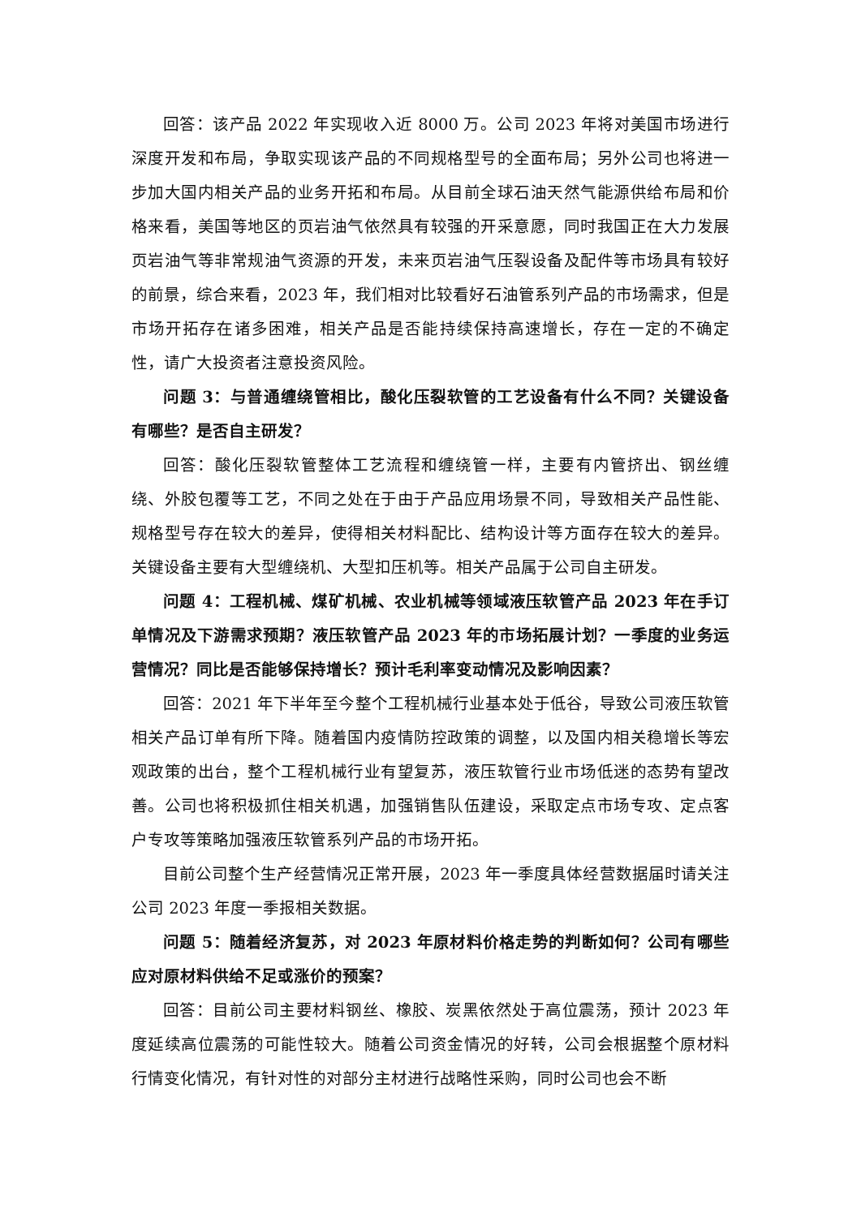回答：该产品 2022 年实现收入近 8000 万。公司 2023 年将对美国市场进行深度开发和布局，争取实现该产品的不同规格型号的全面布局；另外公司也将进一步加大国内相关产品的业务开拓和布局。从目前全球石油天然气能源供给布局和价格来看，美国等地区的页岩油气依然具有较强的开采意愿，同时我国正在大力发展页岩油气等非常规油气资源的开发，未来页岩油气压裂设备及配件等市场具有较好的前景，综合来看，2023 年，我们相对比较看好石油管系列产品的市场需求，但是市场开拓存在诸多困难，相关产品是否能持续保持高速增长，存在一定的不确定性，请广大投资者注意投资风险。
问题 3：与普通缠绕管相比，酸化压裂软管的工艺设备有什么不同？关键设备有哪些？是否自主研发？
回答：酸化压裂软管整体工艺流程和缠绕管一样，主要有内管挤出、钢丝缠绕、外胶包覆等工艺，不同之处在于由于产品应用场景不同，导致相关产品性能、规格型号存在较大的差异，使得相关材料配比、结构设计等方面存在较大的差异。关键设备主要有大型缠绕机、大型扣压机等。相关产品属于公司自主研发。
问题 4：工程机械、煤矿机械、农业机械等领域液压软管产品 2023 年在手订单情况及下游需求预期？液压软管产品 2023 年的市场拓展计划？一季度的业务运营情况？同比是否能够保持增长？预计毛利率变动情况及影响因素？
回答：2021 年下半年至今整个工程机械行业基本处于低谷，导致公司液压软管相关产品订单有所下降。随着国内疫情防控政策的调整，以及国内相关稳增长等宏观政策的出台，整个工程机械行业有望复苏，液压软管行业市场低迷的态势有望改善。公司也将积极抓住相关机遇，加强销售队伍建设，采取定点市场专攻、定点客户专攻等策略加强液压软管系列产品的市场开拓。
目前公司整个生产经营情况正常开展，2023 年一季度具体经营数据届时请关注公司 2023 年度一季报相关数据。
问题 5：随着经济复苏，对 2023 年原材料价格走势的判断如何？公司有哪些应对原材料供给不足或涨价的预案？
回答：目前公司主要材料钢丝、橡胶、炭黑依然处于高位震荡，预计 2023 年度延续高位震荡的可能性较大。随着公司资金情况的好转，公司会根据整个原材料行情变化情况，有针对性的对部分主材进行战略性采购，同时公司也会不断